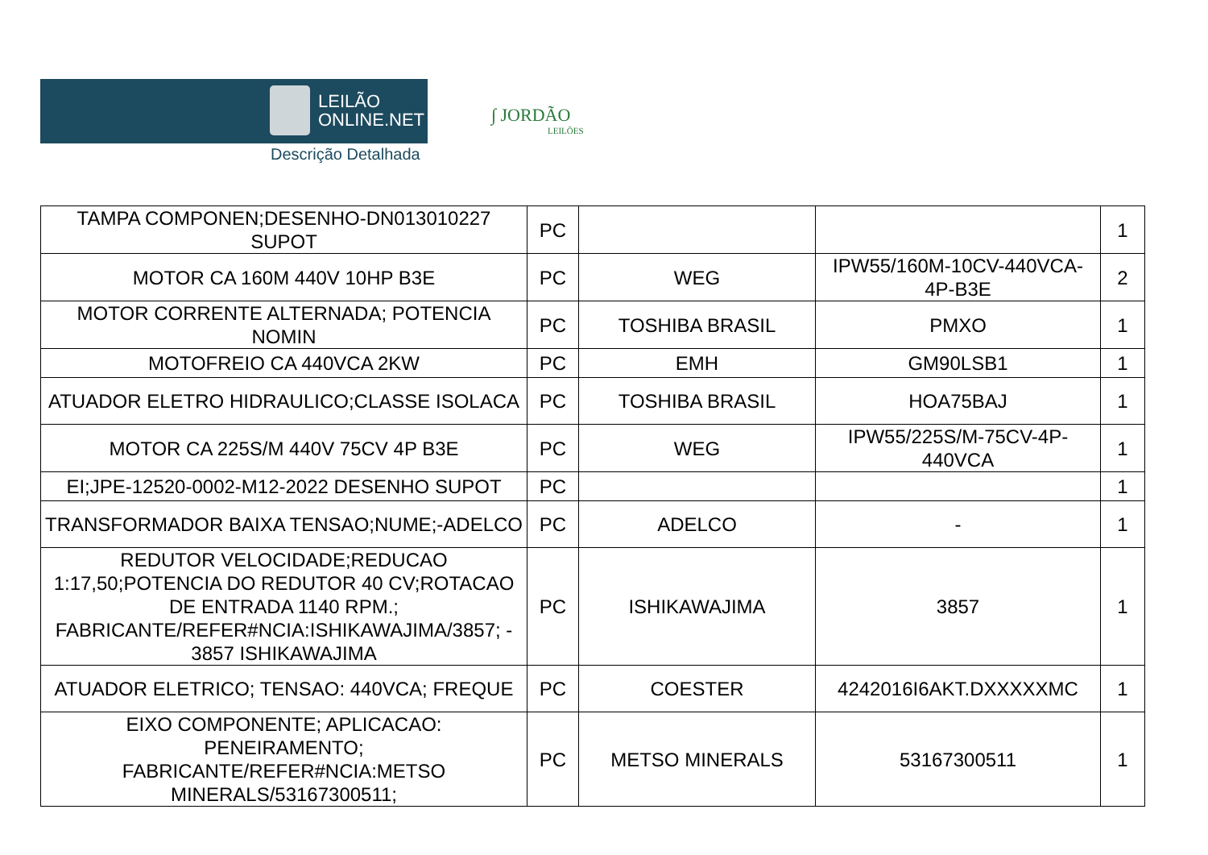LEILÃO
ONLINE.NET
Descrição Detalhada
∫ JORDÃO
LEILÕES
| TAMPA COMPONEN;DESENHO-DN013010227 SUPOT | PC | | | 1 |
| MOTOR CA 160M 440V 10HP B3E | PC | WEG | IPW55/160M-10CV-440VCA-4P-B3E | 2 |
| MOTOR CORRENTE ALTERNADA; POTENCIA NOMIN | PC | TOSHIBA BRASIL | PMXO | 1 |
| MOTOFREIO CA 440VCA 2KW | PC | EMH | GM90LSB1 | 1 |
| ATUADOR ELETRO HIDRAULICO;CLASSE ISOLACA | PC | TOSHIBA BRASIL | HOA75BAJ | 1 |
| MOTOR CA 225S/M 440V 75CV 4P B3E | PC | WEG | IPW55/225S/M-75CV-4P-440VCA | 1 |
| EI;JPE-12520-0002-M12-2022 DESENHO SUPOT | PC | | | 1 |
| TRANSFORMADOR BAIXA TENSAO;NUME;-ADELCO | PC | ADELCO | - | 1 |
| REDUTOR VELOCIDADE;REDUCAO 1:17,50;POTENCIA DO REDUTOR 40 CV;ROTACAO DE ENTRADA 1140 RPM.; FABRICANTE/REFER#NCIA:ISHIKAWAJIMA/3857; - 3857 ISHIKAWAJIMA | PC | ISHIKAWAJIMA | 3857 | 1 |
| ATUADOR ELETRICO; TENSAO: 440VCA; FREQUE | PC | COESTER | 4242016I6AKT.DXXXXXMC | 1 |
| EIXO COMPONENTE; APLICACAO: PENEIRAMENTO; FABRICANTE/REFER#NCIA:METSO MINERALS/53167300511; | PC | METSO MINERALS | 53167300511 | 1 |